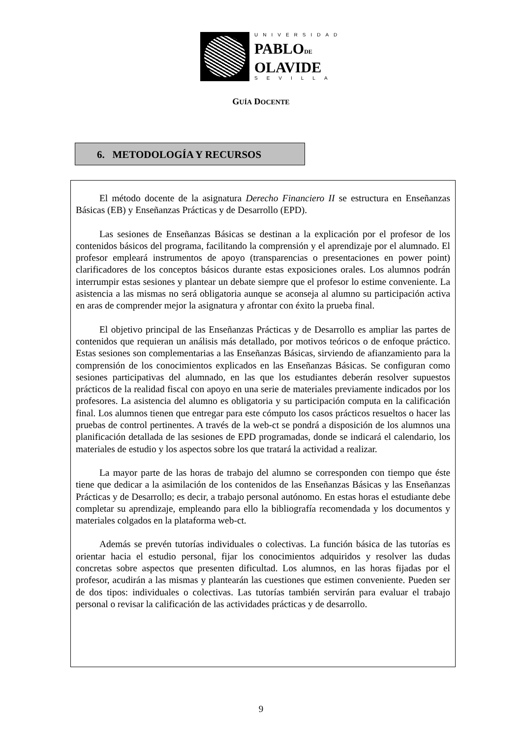UNIVERSIDAD
PABLODE
OLAVIDE
SEVILLA
GUÍA DOCENTE
6. METODOLOGÍA Y RECURSOS
El método docente de la asignatura Derecho Financiero II se estructura en Enseñanzas Básicas (EB) y Enseñanzas Prácticas y de Desarrollo (EPD).
Las sesiones de Enseñanzas Básicas se destinan a la explicación por el profesor de los contenidos básicos del programa, facilitando la comprensión y el aprendizaje por el alumnado. El profesor empleará instrumentos de apoyo (transparencias o presentaciones en power point) clarificadores de los conceptos básicos durante estas exposiciones orales. Los alumnos podrán interrumpir estas sesiones y plantear un debate siempre que el profesor lo estime conveniente. La asistencia a las mismas no será obligatoria aunque se aconseja al alumno su participación activa en aras de comprender mejor la asignatura y afrontar con éxito la prueba final.
El objetivo principal de las Enseñanzas Prácticas y de Desarrollo es ampliar las partes de contenidos que requieran un análisis más detallado, por motivos teóricos o de enfoque práctico. Estas sesiones son complementarias a las Enseñanzas Básicas, sirviendo de afianzamiento para la comprensión de los conocimientos explicados en las Enseñanzas Básicas. Se configuran como sesiones participativas del alumnado, en las que los estudiantes deberán resolver supuestos prácticos de la realidad fiscal con apoyo en una serie de materiales previamente indicados por los profesores. La asistencia del alumno es obligatoria y su participación computa en la calificación final. Los alumnos tienen que entregar para este cómputo los casos prácticos resueltos o hacer las pruebas de control pertinentes. A través de la web-ct se pondrá a disposición de los alumnos una planificación detallada de las sesiones de EPD programadas, donde se indicará el calendario, los materiales de estudio y los aspectos sobre los que tratará la actividad a realizar.
La mayor parte de las horas de trabajo del alumno se corresponden con tiempo que éste tiene que dedicar a la asimilación de los contenidos de las Enseñanzas Básicas y las Enseñanzas Prácticas y de Desarrollo; es decir, a trabajo personal autónomo. En estas horas el estudiante debe completar su aprendizaje, empleando para ello la bibliografía recomendada y los documentos y materiales colgados en la plataforma web-ct.
Además se prevén tutorías individuales o colectivas. La función básica de las tutorías es orientar hacia el estudio personal, fijar los conocimientos adquiridos y resolver las dudas concretas sobre aspectos que presenten dificultad. Los alumnos, en las horas fijadas por el profesor, acudirán a las mismas y plantearán las cuestiones que estimen conveniente. Pueden ser de dos tipos: individuales o colectivas. Las tutorías también servirán para evaluar el trabajo personal o revisar la calificación de las actividades prácticas y de desarrollo.
9